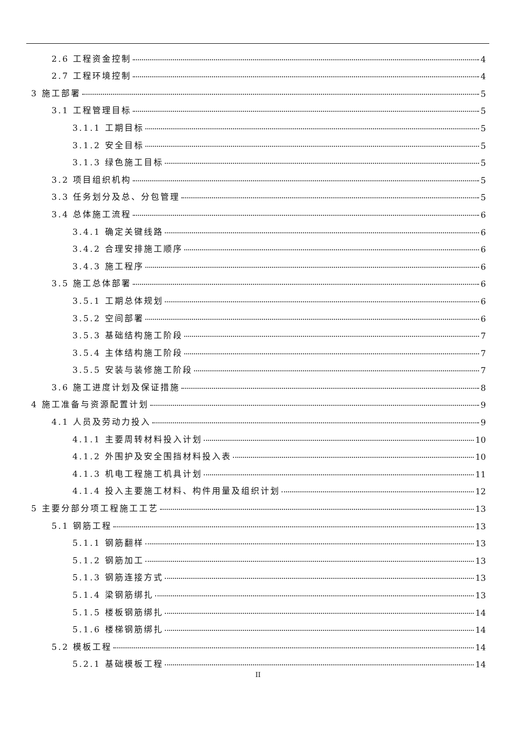2.6 工程资金控制 4
2.7 工程环境控制 4
3 施工部署 5
3.1 工程管理目标 5
3.1.1 工期目标 5
3.1.2 安全目标 5
3.1.3 绿色施工目标 5
3.2 项目组织机构 5
3.3 任务划分及总、分包管理 5
3.4 总体施工流程 6
3.4.1 确定关键线路 6
3.4.2 合理安排施工顺序 6
3.4.3 施工程序 6
3.5 施工总体部署 6
3.5.1 工期总体规划 6
3.5.2 空间部署 6
3.5.3 基础结构施工阶段 7
3.5.4 主体结构施工阶段 7
3.5.5 安装与装修施工阶段 7
3.6 施工进度计划及保证措施 8
4 施工准备与资源配置计划 9
4.1 人员及劳动力投入 9
4.1.1 主要周转材料投入计划 10
4.1.2 外围护及安全围挡材料投入表 10
4.1.3 机电工程施工机具计划 11
4.1.4 投入主要施工材料、构件用量及组织计划 12
5 主要分部分项工程施工工艺 13
5.1 钢筋工程 13
5.1.1 钢筋翻样 13
5.1.2 钢筋加工 13
5.1.3 钢筋连接方式 13
5.1.4 梁钢筋绑扎 13
5.1.5 楼板钢筋绑扎 14
5.1.6 楼梯钢筋绑扎 14
5.2 模板工程 14
5.2.1 基础模板工程 14
II